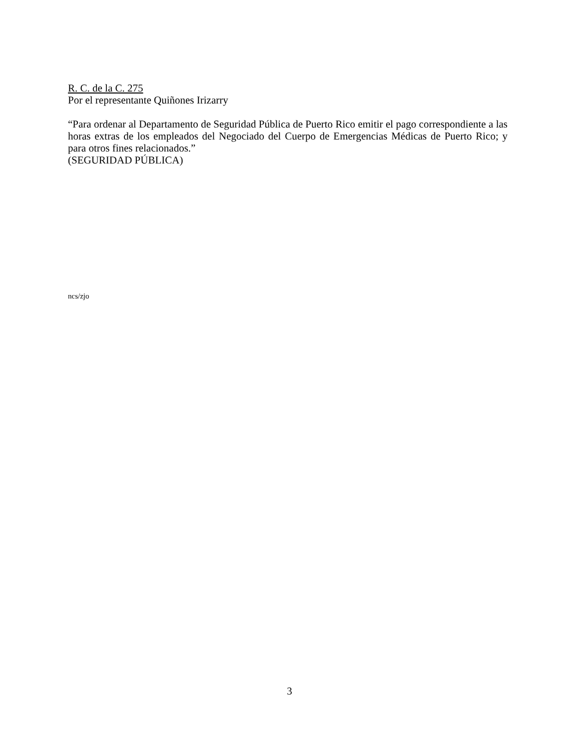R. C. de la C. 275
Por el representante Quiñones Irizarry
“Para ordenar al Departamento de Seguridad Pública de Puerto Rico emitir el pago correspondiente a las horas extras de los empleados del Negociado del Cuerpo de Emergencias Médicas de Puerto Rico; y para otros fines relacionados.”
(SEGURIDAD PÚBLICA)
ncs/zjo
3